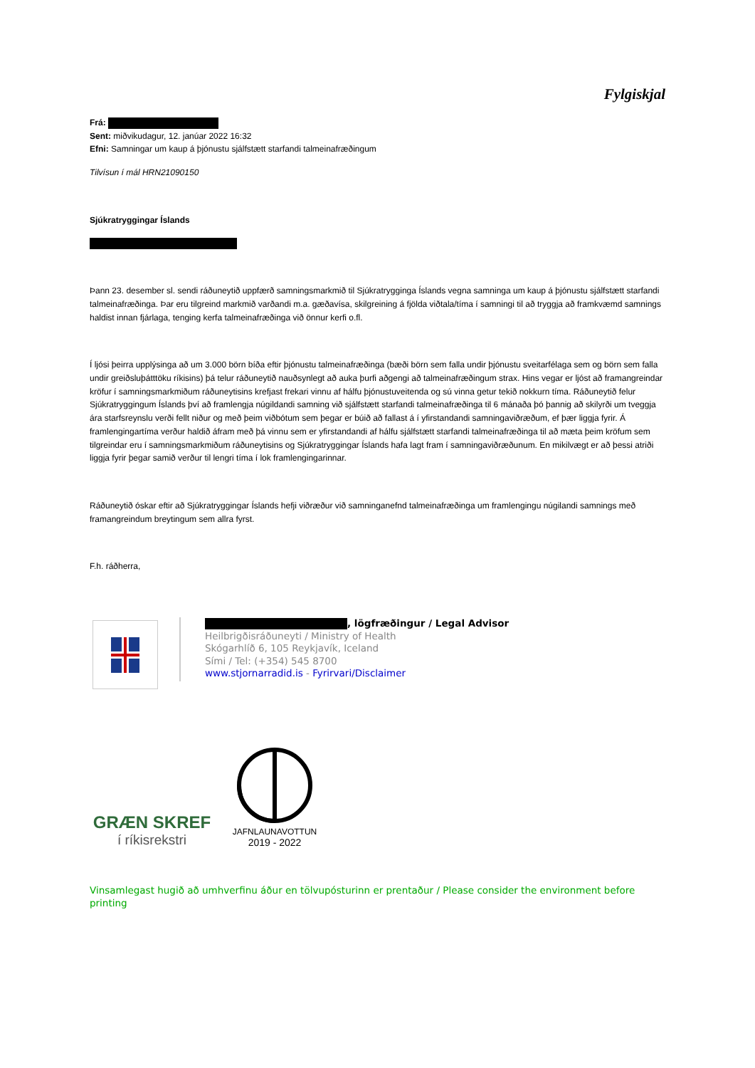Fylgiskjal
Frá:
Sent: miðvikudagur, 12. janúar 2022 16:32
Efni: Samningar um kaup á þjónustu sjálfstætt starfandi talmeinafræðingum
Tilvísun í mál HRN21090150
Sjúkratryggingar Íslands
Þann 23. desember sl. sendi ráðuneytið uppfærð samningsmarkmið til Sjúkratrygginga Íslands vegna samninga um kaup á þjónustu sjálfstætt starfandi talmeinafræðinga. Þar eru tilgreind markmið varðandi m.a. gæðavísa, skilgreining á fjölda viðtala/tíma í samningi til að tryggja að framkvæmd samnings haldist innan fjárlaga, tenging kerfa talmeinafræðinga við önnur kerfi o.fl.
Í ljósi þeirra upplýsinga að um 3.000 börn bíða eftir þjónustu talmeinafræðinga (bæði börn sem falla undir þjónustu sveitarfélaga sem og börn sem falla undir greiðsluþátttöku ríkisins) þá telur ráðuneytið nauðsynlegt að auka þurfi aðgengi að talmeinafræðingum strax. Hins vegar er ljóst að framangreindar kröfur í samningsmarkmiðum ráðuneytisins krefjast frekari vinnu af hálfu þjónustuveitenda og sú vinna getur tekið nokkurn tíma. Ráðuneytið felur Sjúkratryggingum Íslands því að framlengja núgildandi samning við sjálfstætt starfandi talmeinafræðinga til 6 mánaða þó þannig að skilyrði um tveggja ára starfsreynslu verði fellt niður og með þeim viðbótum sem þegar er búið að fallast á í yfirstandandi samningaviðræðum, ef þær liggja fyrir. Á framlengingartíma verður haldið áfram með þá vinnu sem er yfirstandandi af hálfu sjálfstætt starfandi talmeinafræðinga til að mæta þeim kröfum sem tilgreindar eru í samningsmarkmiðum ráðuneytisins og Sjúkratryggingar Íslands hafa lagt fram í samningaviðræðunum. En mikilvægt er að þessi atriði liggja fyrir þegar samið verður til lengri tíma í lok framlengingarinnar.
Ráðuneytið óskar eftir að Sjúkratryggingar Íslands hefji viðræður við samninganefnd talmeinafræðinga um framlengingu núgilandi samnings með framangreindum breytingum sem allra fyrst.
F.h. ráðherra,
, lögfræðingur / Legal Advisor
Heilbrigðisráðuneyti / Ministry of Health
Skógarhlíð 6, 105 Reykjavík, Iceland
Sími / Tel: (+354) 545 8700
www.stjornarradid.is - Fyrirvari/Disclaimer
GRÆN SKREF
í ríkisrekstri
JAFNLAUNAVOTTUN
2019 - 2022
Vinsamlegast hugið að umhverfinu áður en tölvupósturinn er prentaður / Please consider the environment before printing